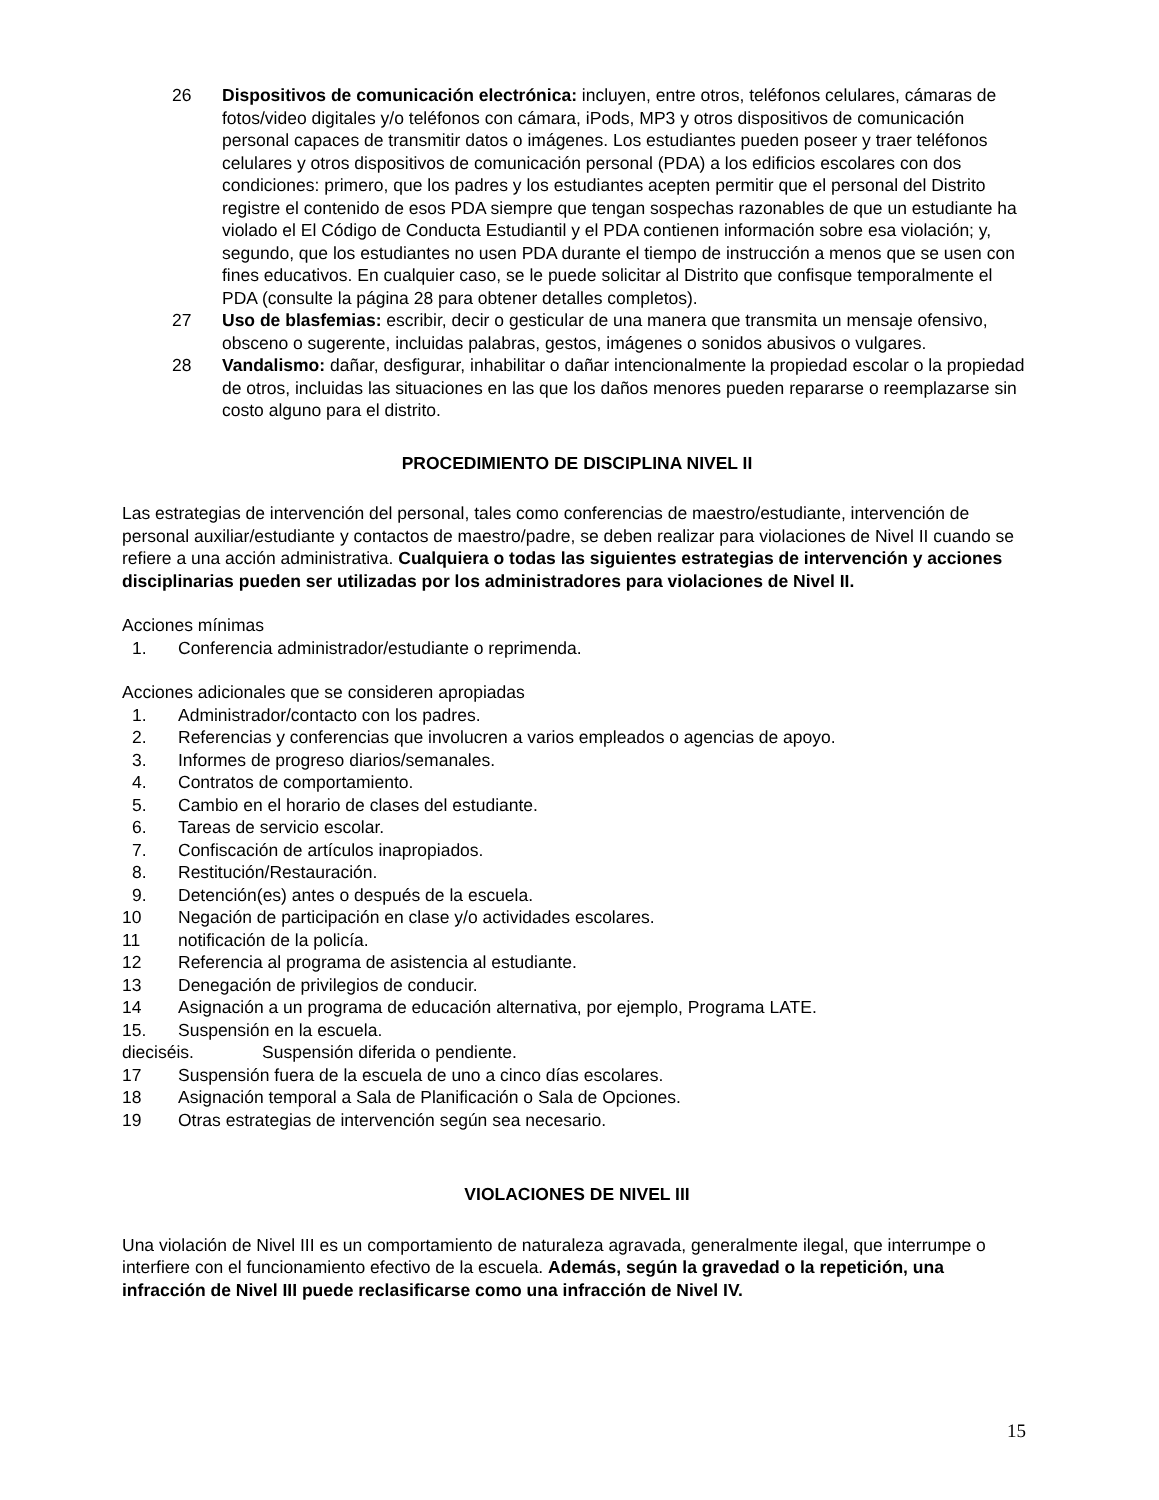26 Dispositivos de comunicación electrónica: incluyen, entre otros, teléfonos celulares, cámaras de fotos/video digitales y/o teléfonos con cámara, iPods, MP3 y otros dispositivos de comunicación personal capaces de transmitir datos o imágenes. Los estudiantes pueden poseer y traer teléfonos celulares y otros dispositivos de comunicación personal (PDA) a los edificios escolares con dos condiciones: primero, que los padres y los estudiantes acepten permitir que el personal del Distrito registre el contenido de esos PDA siempre que tengan sospechas razonables de que un estudiante ha violado el El Código de Conducta Estudiantil y el PDA contienen información sobre esa violación; y, segundo, que los estudiantes no usen PDA durante el tiempo de instrucción a menos que se usen con fines educativos. En cualquier caso, se le puede solicitar al Distrito que confisque temporalmente el PDA (consulte la página 28 para obtener detalles completos).
27 Uso de blasfemias: escribir, decir o gesticular de una manera que transmita un mensaje ofensivo, obsceno o sugerente, incluidas palabras, gestos, imágenes o sonidos abusivos o vulgares.
28 Vandalismo: dañar, desfigurar, inhabilitar o dañar intencionalmente la propiedad escolar o la propiedad de otros, incluidas las situaciones en las que los daños menores pueden repararse o reemplazarse sin costo alguno para el distrito.
PROCEDIMIENTO DE DISCIPLINA NIVEL II
Las estrategias de intervención del personal, tales como conferencias de maestro/estudiante, intervención de personal auxiliar/estudiante y contactos de maestro/padre, se deben realizar para violaciones de Nivel II cuando se refiere a una acción administrativa. Cualquiera o todas las siguientes estrategias de intervención y acciones disciplinarias pueden ser utilizadas por los administradores para violaciones de Nivel II.
Acciones mínimas
1. Conferencia administrador/estudiante o reprimenda.
Acciones adicionales que se consideren apropiadas
1. Administrador/contacto con los padres.
2. Referencias y conferencias que involucren a varios empleados o agencias de apoyo.
3. Informes de progreso diarios/semanales.
4. Contratos de comportamiento.
5. Cambio en el horario de clases del estudiante.
6. Tareas de servicio escolar.
7. Confiscación de artículos inapropiados.
8. Restitución/Restauración.
9. Detención(es) antes o después de la escuela.
10 Negación de participación en clase y/o actividades escolares.
11 notificación de la policía.
12 Referencia al programa de asistencia al estudiante.
13 Denegación de privilegios de conducir.
14 Asignación a un programa de educación alternativa, por ejemplo, Programa LATE.
15. Suspensión en la escuela.
dieciséis. Suspensión diferida o pendiente.
17 Suspensión fuera de la escuela de uno a cinco días escolares.
18 Asignación temporal a Sala de Planificación o Sala de Opciones.
19 Otras estrategias de intervención según sea necesario.
VIOLACIONES DE NIVEL III
Una violación de Nivel III es un comportamiento de naturaleza agravada, generalmente ilegal, que interrumpe o interfiere con el funcionamiento efectivo de la escuela. Además, según la gravedad o la repetición, una infracción de Nivel III puede reclasificarse como una infracción de Nivel IV.
15